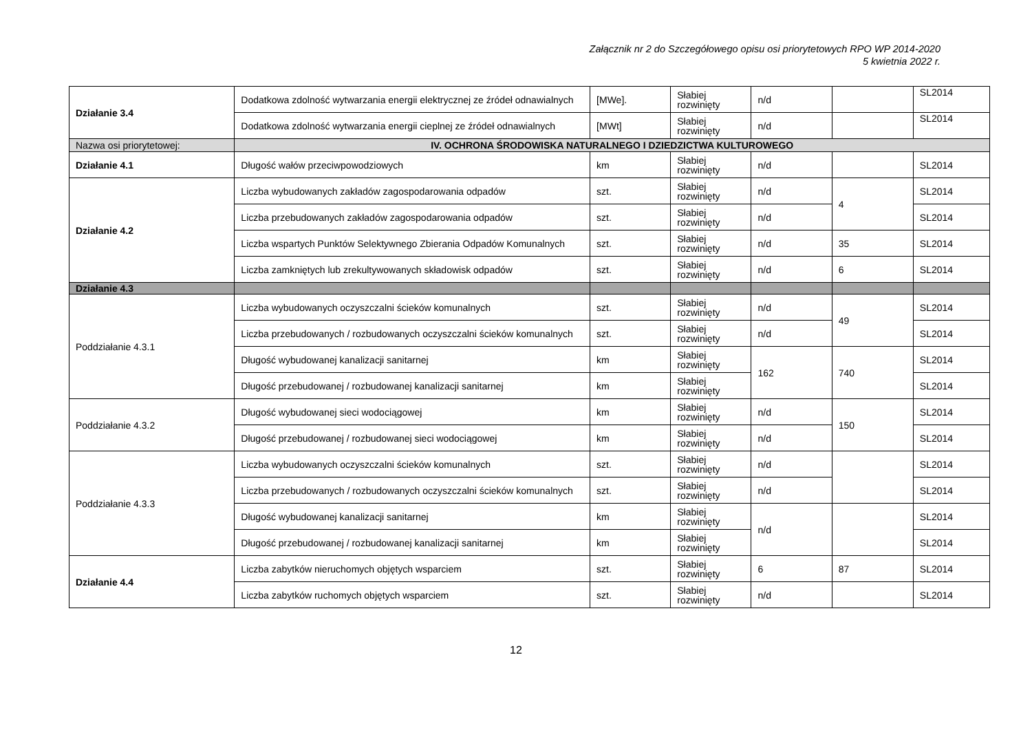Załącznik nr 2 do Szczegółowego opisu osi priorytetowych RPO WP 2014-2020
5 kwietnia 2022 r.
| Działanie 3.4 | Dodatkowa zdolność wytwarzania energii elektrycznej ze źródeł odnawialnych | [MWe]. | Słabiej rozwinięty | n/d | | SL2014 |
| | Dodatkowa zdolność wytwarzania energii cieplnej ze źródeł odnawialnych | [MWt] | Słabiej rozwinięty | n/d | | SL2014 |
| Nazwa osi priorytetowej: | IV. OCHRONA ŚRODOWISKA NATURALNEGO I DZIEDZICTWA KULTUROWEGO | | | | | |
| Działanie 4.1 | Długość wałów przeciwpowodziowych | km | Słabiej rozwinięty | n/d | | SL2014 |
| Działanie 4.2 | Liczba wybudowanych zakładów zagospodarowania odpadów | szt. | Słabiej rozwinięty | n/d | 4 | SL2014 |
| | Liczba przebudowanych zakładów zagospodarowania odpadów | szt. | Słabiej rozwinięty | n/d | | SL2014 |
| | Liczba wspartych Punktów Selektywnego Zbierania Odpadów Komunalnych | szt. | Słabiej rozwinięty | n/d | 35 | SL2014 |
| | Liczba zamkniętych lub zrekultywowanych składowisk odpadów | szt. | Słabiej rozwinięty | n/d | 6 | SL2014 |
| Działanie 4.3 | | | | | | |
| Poddziałanie 4.3.1 | Liczba wybudowanych oczyszczalni ścieków komunalnych | szt. | Słabiej rozwinięty | n/d | 49 | SL2014 |
| | Liczba przebudowanych / rozbudowanych oczyszczalni ścieków komunalnych | szt. | Słabiej rozwinięty | n/d | | SL2014 |
| | Długość wybudowanej kanalizacji sanitarnej | km | Słabiej rozwinięty | 162 | 740 | SL2014 |
| | Długość przebudowanej / rozbudowanej kanalizacji sanitarnej | km | Słabiej rozwinięty | | | SL2014 |
| Poddziałanie 4.3.2 | Długość wybudowanej sieci wodociągowej | km | Słabiej rozwinięty | n/d | 150 | SL2014 |
| | Długość przebudowanej / rozbudowanej sieci wodociągowej | km | Słabiej rozwinięty | n/d | | SL2014 |
| Poddziałanie 4.3.3 | Liczba wybudowanych oczyszczalni ścieków komunalnych | szt. | Słabiej rozwinięty | n/d | | SL2014 |
| | Liczba przebudowanych / rozbudowanych oczyszczalni ścieków komunalnych | szt. | Słabiej rozwinięty | n/d | | SL2014 |
| | Długość wybudowanej kanalizacji sanitarnej | km | Słabiej rozwinięty | n/d | | SL2014 |
| | Długość przebudowanej / rozbudowanej kanalizacji sanitarnej | km | Słabiej rozwinięty | | | SL2014 |
| Działanie 4.4 | Liczba zabytków nieruchomych objętych wsparciem | szt. | Słabiej rozwinięty | 6 | 87 | SL2014 |
| | Liczba zabytków ruchomych objętych wsparciem | szt. | Słabiej rozwinięty | n/d | | SL2014 |
12